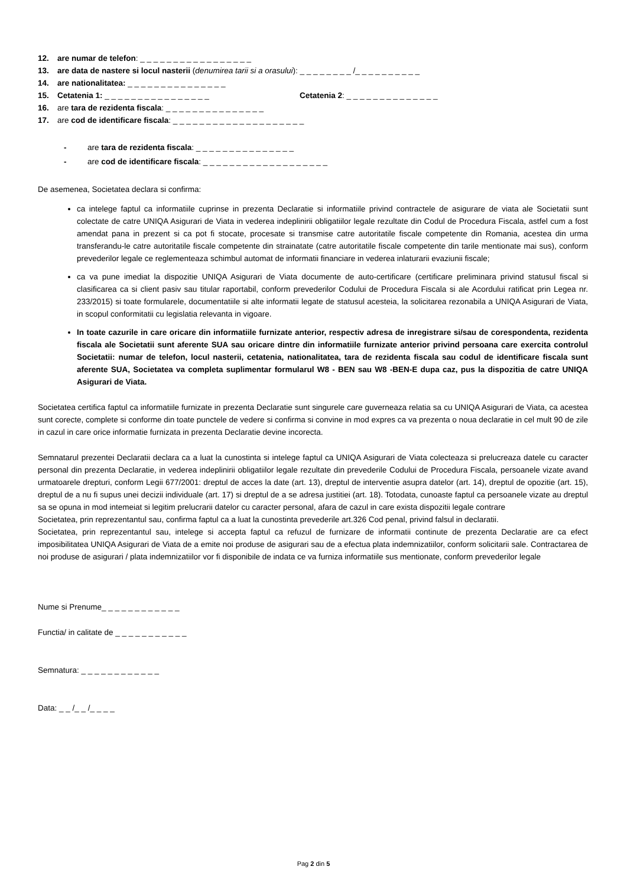12. are numar de telefon: _ _ _ _ _ _ _ _ _ _ _ _ _ _ _ _ _
13. are data de nastere si locul nasterii (denumirea tarii si a orasului): _ _ _ _ _ _ _ _ /_ _ _ _ _ _ _ _ _ _
14. are nationalitatea: _ _ _ _ _ _ _ _ _ _ _ _ _ _ _
15. Cetatenia 1: _ _ _ _ _ _ _ _ _ _ _ _ _ _ _ _ Cetatenia 2: _ _ _ _ _ _ _ _ _ _ _ _ _ _
16. are tara de rezidenta fiscala: _ _ _ _ _ _ _ _ _ _ _ _ _ _ _
17. are cod de identificare fiscala: _ _ _ _ _ _ _ _ _ _ _ _ _ _ _ _ _ _ _ _
- are tara de rezidenta fiscala: _ _ _ _ _ _ _ _ _ _ _ _ _ _ _
- are cod de identificare fiscala: _ _ _ _ _ _ _ _ _ _ _ _ _ _ _ _ _ _ _
De asemenea, Societatea declara si confirma:
ca intelege faptul ca informatiile cuprinse in prezenta Declaratie si informatiile privind contractele de asigurare de viata ale Societatii sunt colectate de catre UNIQA Asigurari de Viata in vederea indeplinirii obligatiilor legale rezultate din Codul de Procedura Fiscala, astfel cum a fost amendat pana in prezent si ca pot fi stocate, procesate si transmise catre autoritatile fiscale competente din Romania, acestea din urma transferandu-le catre autoritatile fiscale competente din strainatate (catre autoritatile fiscale competente din tarile mentionate mai sus), conform prevederilor legale ce reglementeaza schimbul automat de informatii financiare in vederea inlaturarii evaziunii fiscale;
ca va pune imediat la dispozitie UNIQA Asigurari de Viata documente de auto-certificare (certificare preliminara privind statusul fiscal si clasificarea ca si client pasiv sau titular raportabil, conform prevederilor Codului de Procedura Fiscala si ale Acordului ratificat prin Legea nr. 233/2015) si toate formularele, documentatiile si alte informatii legate de statusul acesteia, la solicitarea rezonabila a UNIQA Asigurari de Viata, in scopul conformitatii cu legislatia relevanta in vigoare.
In toate cazurile in care oricare din informatiile furnizate anterior, respectiv adresa de inregistrare si/sau de corespondenta, rezidenta fiscala ale Societatii sunt aferente SUA sau oricare dintre din informatiile furnizate anterior privind persoana care exercita controlul Societatii: numar de telefon, locul nasterii, cetatenia, nationalitatea, tara de rezidenta fiscala sau codul de identificare fiscala sunt aferente SUA, Societatea va completa suplimentar formularul W8 - BEN sau W8 -BEN-E dupa caz, pus la dispozitia de catre UNIQA Asigurari de Viata.
Societatea certifica faptul ca informatiile furnizate in prezenta Declaratie sunt singurele care guverneaza relatia sa cu UNIQA Asigurari de Viata, ca acestea sunt corecte, complete si conforme din toate punctele de vedere si confirma si convine in mod expres ca va prezenta o noua declaratie in cel mult 90 de zile in cazul in care orice informatie furnizata in prezenta Declaratie devine incorecta.
Semnatarul prezentei Declaratii declara ca a luat la cunostinta si intelege faptul ca UNIQA Asigurari de Viata colecteaza si prelucreaza datele cu caracter personal din prezenta Declaratie, in vederea indeplinirii obligatiilor legale rezultate din prevederile Codului de Procedura Fiscala, persoanele vizate avand urmatoarele drepturi, conform Legii 677/2001: dreptul de acces la date (art. 13), dreptul de interventie asupra datelor (art. 14), dreptul de opozitie (art. 15), dreptul de a nu fi supus unei decizii individuale (art. 17) si dreptul de a se adresa justitiei (art. 18). Totodata, cunoaste faptul ca persoanele vizate au dreptul sa se opuna in mod intemeiat si legitim prelucrarii datelor cu caracter personal, afara de cazul in care exista dispozitii legale contrare
Societatea, prin reprezentantul sau, confirma faptul ca a luat la cunostinta prevederile art.326 Cod penal, privind falsul in declaratii.
Societatea, prin reprezentantul sau, intelege si accepta faptul ca refuzul de furnizare de informatii continute de prezenta Declaratie are ca efect imposibilitatea UNIQA Asigurari de Viata de a emite noi produse de asigurari sau de a efectua plata indemnizatiilor, conform solicitarii sale. Contractarea de noi produse de asigurari / plata indemnizatiilor vor fi disponibile de indata ce va furniza informatiile sus mentionate, conform prevederilor legale
Nume si Prenume_ _ _ _ _ _ _ _ _ _ _ _
Functia/ in calitate de _ _ _ _ _ _ _ _ _ _ _
Semnatura: _ _ _ _ _ _ _ _ _ _ _ _
Data: _ _ /_ _ /_ _ _ _
Pag 2 din 5